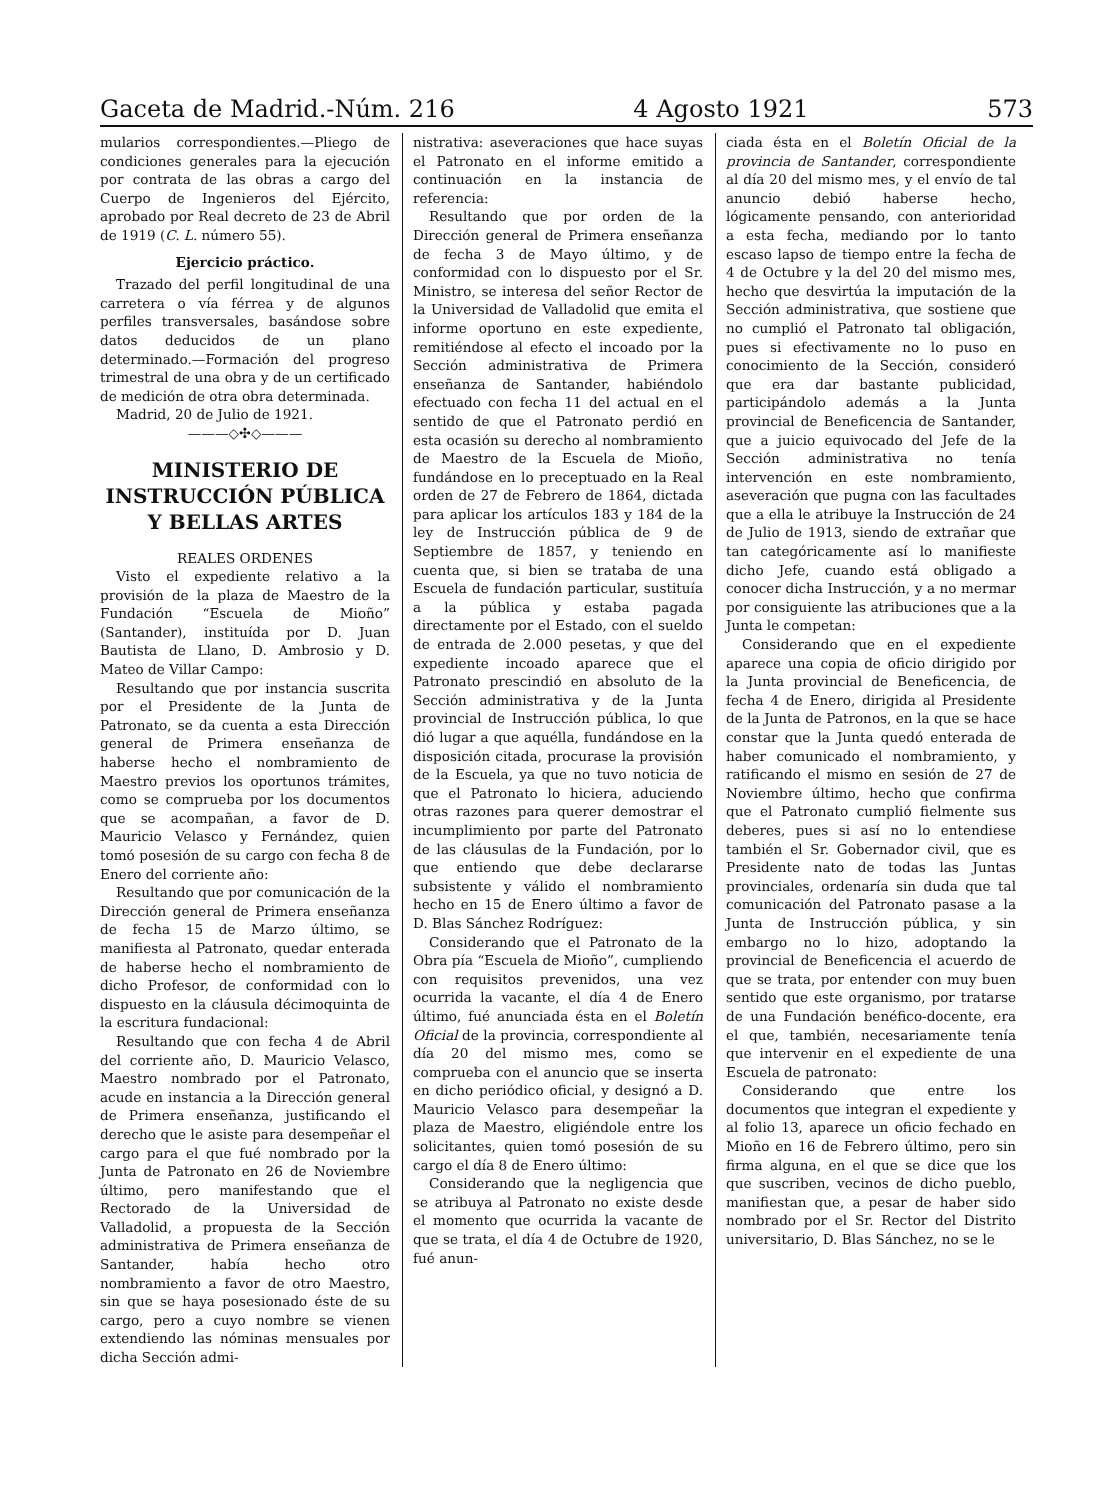Gaceta de Madrid.-Núm. 216 4 Agosto 1921 573
mularios correspondientes.—Pliego de condiciones generales para la ejecución por contrata de las obras a cargo del Cuerpo de Ingenieros del Ejército, aprobado por Real decreto de 23 de Abril de 1919 (C. L. número 55).
Ejercicio práctico.
Trazado del perfil longitudinal de una carretera o vía férrea y de algunos perfiles transversales, basándose sobre datos deducidos de un plano determinado.—Formación del progreso trimestral de una obra y de un certificado de medición de otra obra determinada.
Madrid, 20 de Julio de 1921.
———◇✣◇———
MINISTERIO DE INSTRUCCIÓN PÚBLICA Y BELLAS ARTES
REALES ORDENES
Visto el expediente relativo a la provisión de la plaza de Maestro de la Fundación “Escuela de Mioño” (Santander), instituída por D. Juan Bautista de Llano, D. Ambrosio y D. Mateo de Villar Campo:
Resultando que por instancia suscrita por el Presidente de la Junta de Patronato, se da cuenta a esta Dirección general de Primera enseñanza de haberse hecho el nombramiento de Maestro previos los oportunos trámites, como se comprueba por los documentos que se acompañan, a favor de D. Mauricio Velasco y Fernández, quien tomó posesión de su cargo con fecha 8 de Enero del corriente año:
Resultando que por comunicación de la Dirección general de Primera enseñanza de fecha 15 de Marzo último, se manifiesta al Patronato, quedar enterada de haberse hecho el nombramiento de dicho Profesor, de conformidad con lo dispuesto en la cláusula décimoquinta de la escritura fundacional:
Resultando que con fecha 4 de Abril del corriente año, D. Mauricio Velasco, Maestro nombrado por el Patronato, acude en instancia a la Dirección general de Primera enseñanza, justificando el derecho que le asiste para desempeñar el cargo para el que fué nombrado por la Junta de Patronato en 26 de Noviembre último, pero manifestando que el Rectorado de la Universidad de Valladolid, a propuesta de la Sección administrativa de Primera enseñanza de Santander, había hecho otro nombramiento a favor de otro Maestro, sin que se haya posesionado éste de su cargo, pero a cuyo nombre se vienen extendiendo las nóminas mensuales por dicha Sección admi-
nistrativa: aseveraciones que hace suyas el Patronato en el informe emitido a continuación en la instancia de referencia:
Resultando que por orden de la Dirección general de Primera enseñanza de fecha 3 de Mayo último, y de conformidad con lo dispuesto por el Sr. Ministro, se interesa del señor Rector de la Universidad de Valladolid que emita el informe oportuno en este expediente, remitiéndose al efecto el incoado por la Sección administrativa de Primera enseñanza de Santander, habiéndolo efectuado con fecha 11 del actual en el sentido de que el Patronato perdió en esta ocasión su derecho al nombramiento de Maestro de la Escuela de Mioño, fundándose en lo preceptuado en la Real orden de 27 de Febrero de 1864, dictada para aplicar los artículos 183 y 184 de la ley de Instrucción pública de 9 de Septiembre de 1857, y teniendo en cuenta que, si bien se trataba de una Escuela de fundación particular, sustituía a la pública y estaba pagada directamente por el Estado, con el sueldo de entrada de 2.000 pesetas, y que del expediente incoado aparece que el Patronato prescindió en absoluto de la Sección administrativa y de la Junta provincial de Instrucción pública, lo que dió lugar a que aquélla, fundándose en la disposición citada, procurase la provisión de la Escuela, ya que no tuvo noticia de que el Patronato lo hiciera, aduciendo otras razones para querer demostrar el incumplimiento por parte del Patronato de las cláusulas de la Fundación, por lo que entiendo que debe declararse subsistente y válido el nombramiento hecho en 15 de Enero último a favor de D. Blas Sánchez Rodríguez:
Considerando que el Patronato de la Obra pía “Escuela de Mioño”, cumpliendo con requisitos prevenidos, una vez ocurrida la vacante, el día 4 de Enero último, fué anunciada ésta en el Boletín Oficial de la provincia, correspondiente al día 20 del mismo mes, como se comprueba con el anuncio que se inserta en dicho periódico oficial, y designó a D. Mauricio Velasco para desempeñar la plaza de Maestro, eligiéndole entre los solicitantes, quien tomó posesión de su cargo el día 8 de Enero último:
Considerando que la negligencia que se atribuya al Patronato no existe desde el momento que ocurrida la vacante de que se trata, el día 4 de Octubre de 1920, fué anun-
ciada ésta en el Boletín Oficial de la provincia de Santander, correspondiente al día 20 del mismo mes, y el envío de tal anuncio debió haberse hecho, lógicamente pensando, con anterioridad a esta fecha, mediando por lo tanto escaso lapso de tiempo entre la fecha de 4 de Octubre y la del 20 del mismo mes, hecho que desvirtúa la imputación de la Sección administrativa, que sostiene que no cumplió el Patronato tal obligación, pues si efectivamente no lo puso en conocimiento de la Sección, consideró que era dar bastante publicidad, participándolo además a la Junta provincial de Beneficencia de Santander, que a juicio equivocado del Jefe de la Sección administrativa no tenía intervención en este nombramiento, aseveración que pugna con las facultades que a ella le atribuye la Instrucción de 24 de Julio de 1913, siendo de extrañar que tan categóricamente así lo manifieste dicho Jefe, cuando está obligado a conocer dicha Instrucción, y a no mermar por consiguiente las atribuciones que a la Junta le competan:
Considerando que en el expediente aparece una copia de oficio dirigido por la Junta provincial de Beneficencia, de fecha 4 de Enero, dirigida al Presidente de la Junta de Patronos, en la que se hace constar que la Junta quedó enterada de haber comunicado el nombramiento, y ratificando el mismo en sesión de 27 de Noviembre último, hecho que confirma que el Patronato cumplió fielmente sus deberes, pues si así no lo entendiese también el Sr. Gobernador civil, que es Presidente nato de todas las Juntas provinciales, ordenaría sin duda que tal comunicación del Patronato pasase a la Junta de Instrucción pública, y sin embargo no lo hizo, adoptando la provincial de Beneficencia el acuerdo de que se trata, por entender con muy buen sentido que este organismo, por tratarse de una Fundación benéfico-docente, era el que, también, necesariamente tenía que intervenir en el expediente de una Escuela de patronato:
Considerando que entre los documentos que integran el expediente y al folio 13, aparece un oficio fechado en Mioño en 16 de Febrero último, pero sin firma alguna, en el que se dice que los que suscriben, vecinos de dicho pueblo, manifiestan que, a pesar de haber sido nombrado por el Sr. Rector del Distrito universitario, D. Blas Sánchez, no se le